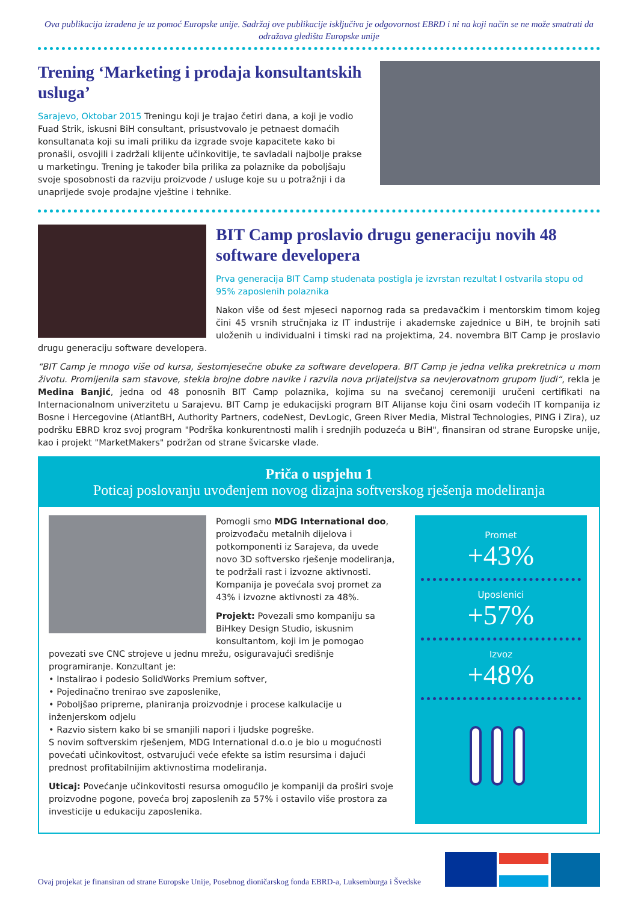Ova publikacija izrađena je uz pomoć Europske unije. Sadržaj ove publikacije isključiva je odgovornost EBRD i ni na koji način se ne može smatrati da odražava gledišta Europske unije
Trening ‘Marketing i prodaja konsultantskih usluga’
Sarajevo, Oktobar 2015 Treningu koji je trajao četiri dana, a koji je vodio Fuad Strik, iskusni BiH consultant, prisustvovalo je petnaest domaćih konsultanata koji su imali priliku da izgrade svoje kapacitete kako bi pronašli, osvojili i zadržali klijente učinkovitije, te savladali najbolje prakse u marketingu. Trening je također bila prilika za polaznike da poboljšaju svoje sposobnosti da razviju proizvode / usluge koje su u potražnji i da unaprijede svoje prodajne vještine i tehnike.
BIT Camp proslavio drugu generaciju novih 48 software developera
Prva generacija BIT Camp studenata postigla je izvrstan rezultat I ostvarila stopu od 95% zaposlenih polaznika
Nakon više od šest mjeseci napornog rada sa predavačkim i mentorskim timom kojeg čini 45 vrsnih stručnjaka iz IT industrije i akademske zajednice u BiH, te brojnih sati uloženih u individualni i timski rad na projektima, 24. novembra BIT Camp je proslavio drugu generaciju software developera.
“BIT Camp je mnogo više od kursa, šestomjesečne obuke za software developera. BIT Camp je jedna velika prekretnica u mom životu. Promijenila sam stavove, stekla brojne dobre navike i razvila nova prijateljstva sa nevjerovatnom grupom ljudi“, rekla je Medina Banjić, jedna od 48 ponosnih BIT Camp polaznika, kojima su na svečanoj ceremoniji uručeni certifikati na Internacionalnom univerzitetu u Sarajevu. BIT Camp je edukacijski program BIT Alijanse koju čini osam vodećih IT kompanija iz Bosne i Hercegovine (AtlantBH, Authority Partners, codeNest, DevLogic, Green River Media, Mistral Technologies, PING i Zira), uz podršku EBRD kroz svoj program "Podrška konkurentnosti malih i srednjih poduzeća u BiH", finansiran od strane Europske unije, kao i projekt "MarketMakers" podržan od strane švicarske vlade.
Priča o uspjehu 1
Poticaj poslovanju uvođenjem novog dizajna softverskog rješenja modeliranja
Pomogli smo MDG International doo, proizvođaču metalnih dijelova i potkomponenti iz Sarajeva, da uvede novo 3D softversko rješenje modeliranja, te podržali rast i izvozne aktivnosti. Kompanija je povećala svoj promet za 43% i izvozne aktivnosti za 48%.
Projekt: Povezali smo kompaniju sa BiHkey Design Studio, iskusnim konsultantom, koji im je pomogao povezati sve CNC strojeve u jednu mrežu, osiguravajući središnje programiranje. Konzultant je:
• Instalirao i podesio SolidWorks Premium softver,
• Pojedinačno trenirao sve zaposlenike,
• Poboljšao pripreme, planiranja proizvodnje i procese kalkulacije u inženjerskom odjelu
• Razvio sistem kako bi se smanjili napori i ljudske pogreške.
S novim softverskim rješenjem, MDG International d.o.o je bio u mogućnosti povećati učinkovitost, ostvarujući veće efekte sa istim resursima i dajući prednost profitabilnijim aktivnostima modeliranja.
Uticaj: Povećanje učinkovitosti resursa omogućilo je kompaniji da proširi svoje proizvodne pogone, poveća broj zaposlenih za 57% i ostavilo više prostora za investicije u edukaciju zaposlenika.
Promet
+43%
Uposlenici
+57%
Izvoz
+48%
Ovaj projekat je finansiran od strane Europske Unije, Posebnog dioničarskog fonda EBRD-a, Luksemburga i Švedske